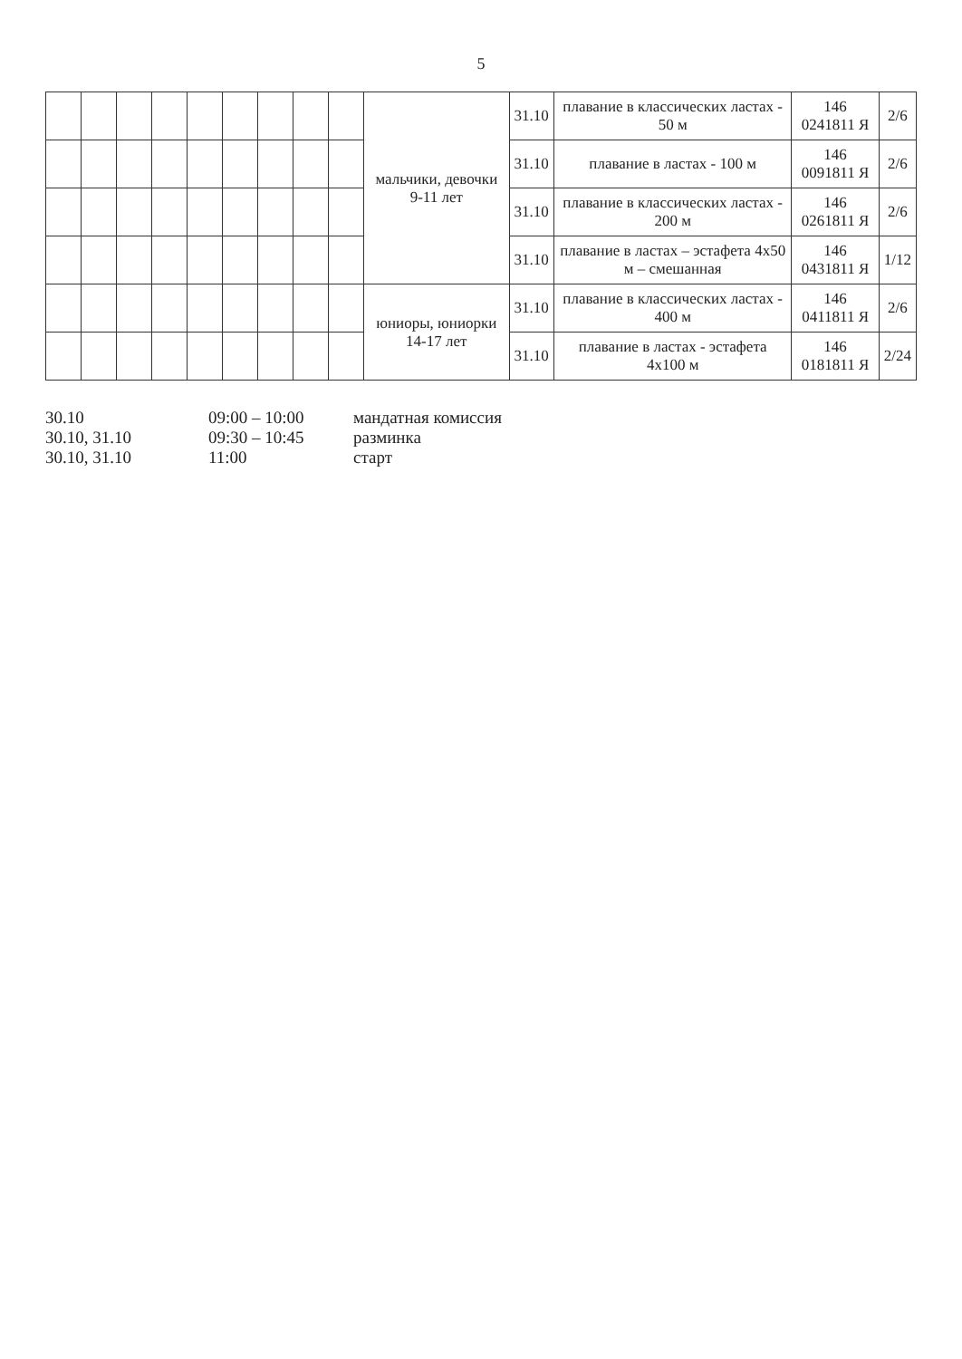5
| | | | | | | | | | мальчики, девочки 9-11 лет | 31.10 | плавание в классических ластах - 50 м | 146 0241811 Я | 2/6 |
| | | | | | | | | | | 31.10 | плавание в ластах - 100 м | 146 0091811 Я | 2/6 |
| | | | | | | | | | | 31.10 | плавание в классических ластах - 200 м | 146 0261811 Я | 2/6 |
| | | | | | | | | | | 31.10 | плавание в ластах – эстафета 4х50 м – смешанная | 146 0431811 Я | 1/12 |
| | | | | | | | | | юниоры, юниорки 14-17 лет | 31.10 | плавание в классических ластах - 400 м | 146 0411811 Я | 2/6 |
| | | | | | | | | | | 31.10 | плавание в ластах - эстафета 4х100 м | 146 0181811 Я | 2/24 |
30.10 09:00 – 10:00 мандатная комиссия
30.10, 31.10 09:30 – 10:45 разминка
30.10, 31.10 11:00 старт